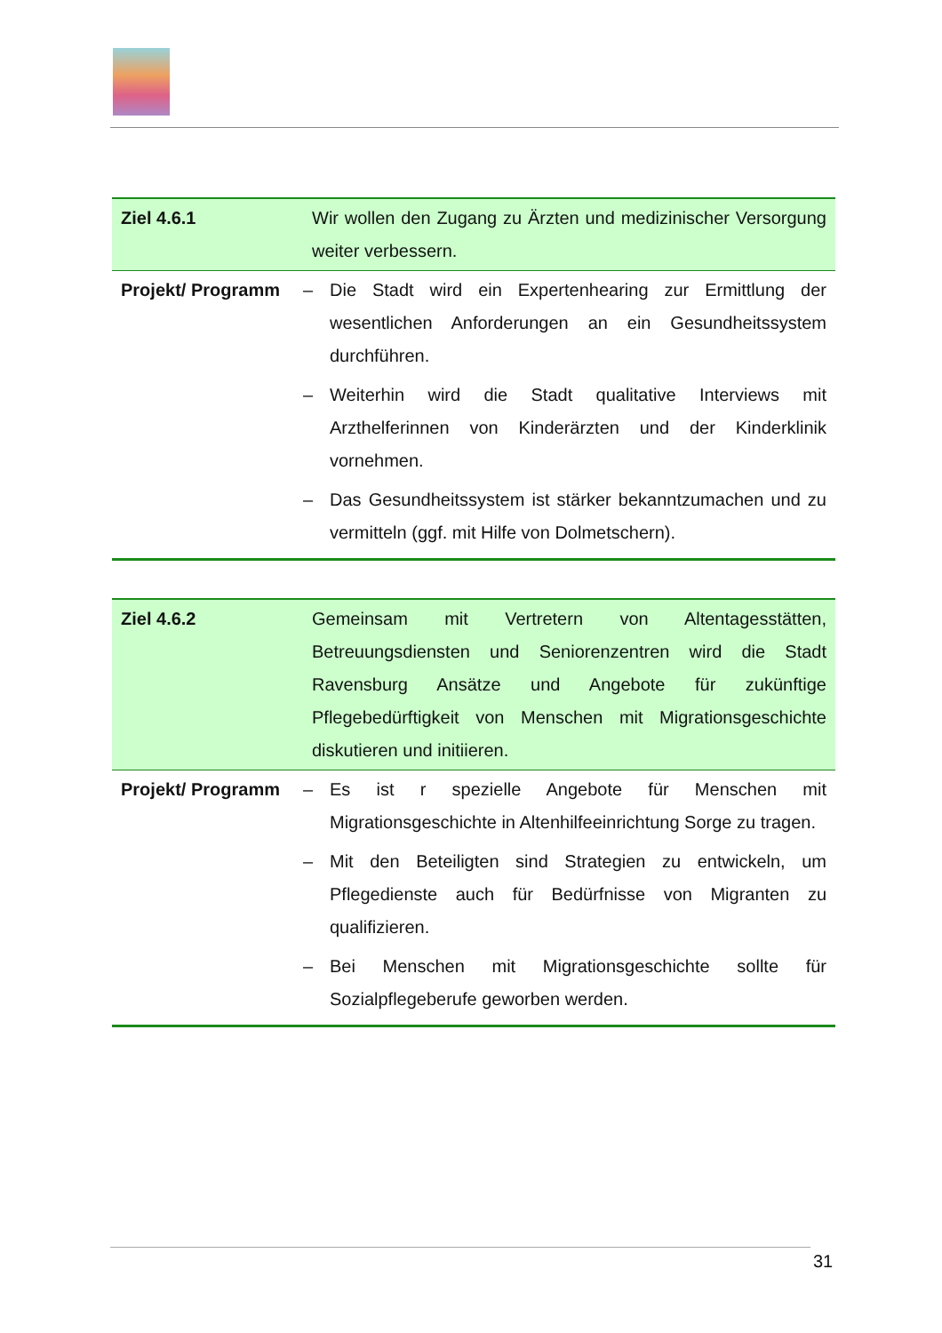| Ziel 4.6.1 | Wir wollen den Zugang zu Ärzten und medizinischer Versorgung weiter verbessern. |
| Projekt/ Programm | – Die Stadt wird ein Expertenhearing zur Ermittlung der wesentlichen Anforderungen an ein Gesundheitssystem durchführen. – Weiterhin wird die Stadt qualitative Interviews mit Arzthelferinnen von Kinderärzten und der Kinderklinik vornehmen. – Das Gesundheitssystem ist stärker bekanntzumachen und zu vermitteln (ggf. mit Hilfe von Dolmetschern). |
| Ziel 4.6.2 | Gemeinsam mit Vertretern von Altentagesstätten, Betreuungsdiensten und Seniorenzentren wird die Stadt Ravensburg Ansätze und Angebote für zukünftige Pflegebedürftigkeit von Menschen mit Migrationsgeschichte diskutieren und initiieren. |
| Projekt/ Programm | – Es ist r spezielle Angebote für Menschen mit Migrationsgeschichte in Altenhilfeeinrichtung Sorge zu tragen. – Mit den Beteiligten sind Strategien zu entwickeln, um Pflegedienste auch für Bedürfnisse von Migranten zu qualifizieren. – Bei Menschen mit Migrationsgeschichte sollte für Sozialpflegeberufe geworben werden. |
31